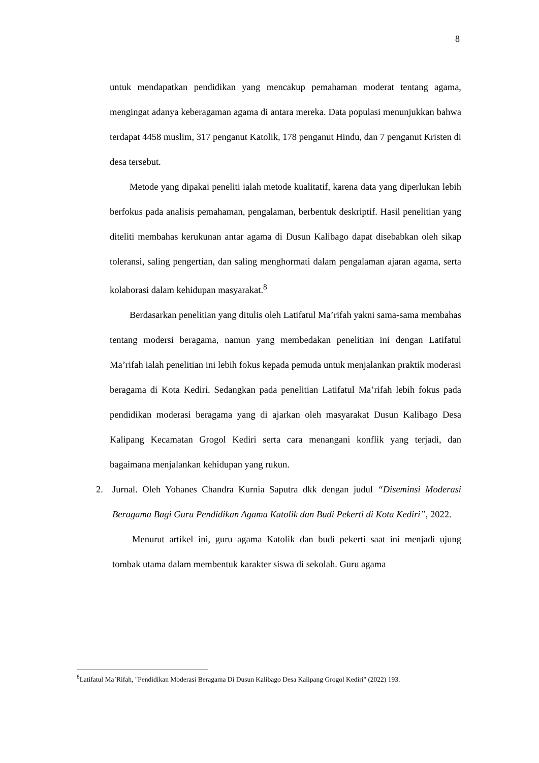8
untuk mendapatkan pendidikan yang mencakup pemahaman moderat tentang agama, mengingat adanya keberagaman agama di antara mereka. Data populasi menunjukkan bahwa terdapat 4458 muslim, 317 penganut Katolik, 178 penganut Hindu, dan 7 penganut Kristen di desa tersebut.
Metode yang dipakai peneliti ialah metode kualitatif, karena data yang diperlukan lebih berfokus pada analisis pemahaman, pengalaman, berbentuk deskriptif. Hasil penelitian yang diteliti membahas kerukunan antar agama di Dusun Kalibago dapat disebabkan oleh sikap toleransi, saling pengertian, dan saling menghormati dalam pengalaman ajaran agama, serta kolaborasi dalam kehidupan masyarakat.<sup>8</sup>
Berdasarkan penelitian yang ditulis oleh Latifatul Ma’rifah yakni sama-sama membahas tentang modersi beragama, namun yang membedakan penelitian ini dengan Latifatul Ma’rifah ialah penelitian ini lebih fokus kepada pemuda untuk menjalankan praktik moderasi beragama di Kota Kediri. Sedangkan pada penelitian Latifatul Ma’rifah lebih fokus pada pendidikan moderasi beragama yang di ajarkan oleh masyarakat Dusun Kalibago Desa Kalipang Kecamatan Grogol Kediri serta cara menangani konflik yang terjadi, dan bagaimana menjalankan kehidupan yang rukun.
2. Jurnal. Oleh Yohanes Chandra Kurnia Saputra dkk dengan judul “Diseminsi Moderasi Beragama Bagi Guru Pendidikan Agama Katolik dan Budi Pekerti di Kota Kediri”, 2022.
Menurut artikel ini, guru agama Katolik dan budi pekerti saat ini menjadi ujung tombak utama dalam membentuk karakter siswa di sekolah. Guru agama
<sup>8</sup> Latifatul Ma’Rifah, "Pendidikan Moderasi Beragama Di Dusun Kalibago Desa Kalipang Grogol Kediri" (2022) 193.